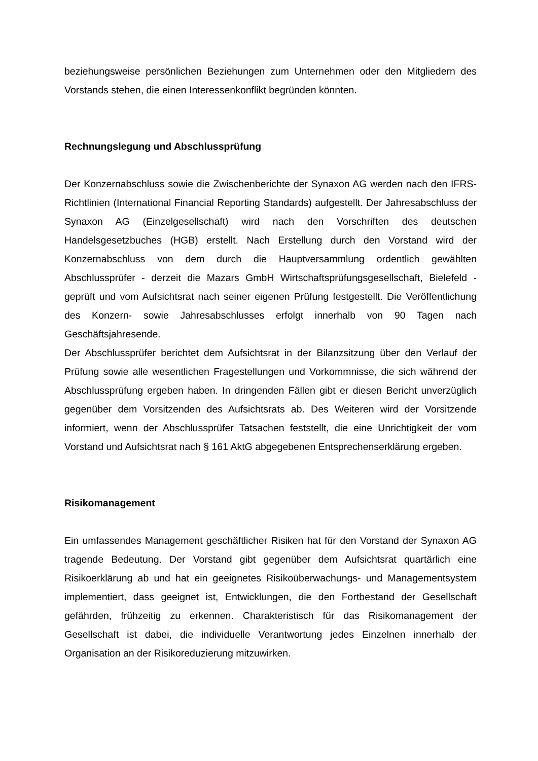beziehungsweise persönlichen Beziehungen zum Unternehmen oder den Mitgliedern des Vorstands stehen, die einen Interessenkonflikt begründen könnten.
Rechnungslegung und Abschlussprüfung
Der Konzernabschluss sowie die Zwischenberichte der Synaxon AG werden nach den IFRS-Richtlinien (International Financial Reporting Standards) aufgestellt. Der Jahresabschluss der Synaxon AG (Einzelgesellschaft) wird nach den Vorschriften des deutschen Handelsgesetzbuches (HGB) erstellt. Nach Erstellung durch den Vorstand wird der Konzernabschluss von dem durch die Hauptversammlung ordentlich gewählten Abschlussprüfer - derzeit die Mazars GmbH Wirtschaftsprüfungsgesellschaft, Bielefeld - geprüft und vom Aufsichtsrat nach seiner eigenen Prüfung festgestellt. Die Veröffentlichung des Konzern- sowie Jahresabschlusses erfolgt innerhalb von 90 Tagen nach Geschäftsjahresende.
Der Abschlussprüfer berichtet dem Aufsichtsrat in der Bilanzsitzung über den Verlauf der Prüfung sowie alle wesentlichen Fragestellungen und Vorkommnisse, die sich während der Abschlussprüfung ergeben haben. In dringenden Fällen gibt er diesen Bericht unverzüglich gegenüber dem Vorsitzenden des Aufsichtsrats ab. Des Weiteren wird der Vorsitzende informiert, wenn der Abschlussprüfer Tatsachen feststellt, die eine Unrichtigkeit der vom Vorstand und Aufsichtsrat nach § 161 AktG abgegebenen Entsprechenserklärung ergeben.
Risikomanagement
Ein umfassendes Management geschäftlicher Risiken hat für den Vorstand der Synaxon AG tragende Bedeutung. Der Vorstand gibt gegenüber dem Aufsichtsrat quartärlich eine Risikoerklärung ab und hat ein geeignetes Risikoüberwachungs- und Managementsystem implementiert, dass geeignet ist, Entwicklungen, die den Fortbestand der Gesellschaft gefährden, frühzeitig zu erkennen. Charakteristisch für das Risikomanagement der Gesellschaft ist dabei, die individuelle Verantwortung jedes Einzelnen innerhalb der Organisation an der Risikoreduzierung mitzuwirken.